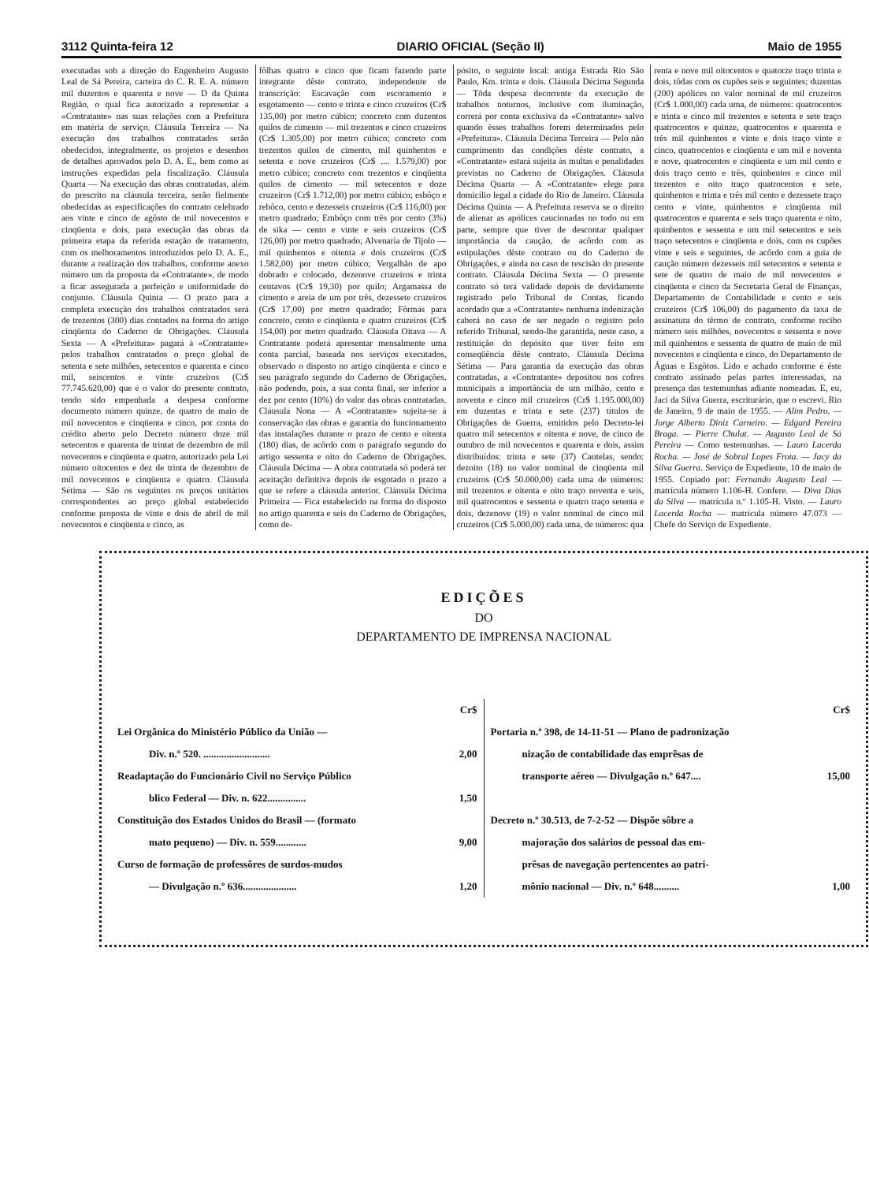3112 Quinta-feira 12 DIARIO OFICIAL (Seção II) Maio de 1955
executadas sob a direção do Engenheiro Augusto Leal de Sá Pereira, carteira do C. R. E. A. número mil duzentos e quarenta e nove — D da Quinta Região, o qual fica autorizado a representar a «Contratante» nas suas relações com a Prefeitura em matéria de serviço. Cláusula Terceira — Na execução dos trabalhos contratados serão obedecidos, integralmente, os projetos e desenhos de detalhes aprovados pelo D. A. E., bem como as instruções expedidas pela fiscalização. Cláusula Quarta — Na execução das obras contratadas, além do prescrito na cláusula terceira, serão fielmente obedecidas as especificações do contrato celebrado aos vinte e cinco de agôsto de mil novecentos e cinqüenta e dois, para execução das obras da primeira etapa da referida estação de tratamento, com os melhoramentos introduzidos pelo D. A. E., durante a realização dos trabalhos, conforme anexo número um da proposta da «Contratante», de modo a ficar assegurada a perfeição e uniformidade do conjunto. Cláusula Quinta — O prazo para a completa execução dos trabalhos contratados será de trezentos (300) dias contados na forma do artigo cinqüenta do Caderno de Obrigações. Cláusula Sexta — A «Prefeitura» pagará à «Contratante» pelos trabalhos contratados o preço global de setenta e sete milhões, setecentos e quarenta e cinco mil, seiscentos e vinte cruzeiros (Cr$ 77.745.620,00) que é o valor do presente contrato, tendo sido empenhada a despesa conforme documento número quinze, de quatro de maio de mil novecentos e cinqüenta e cinco, por conta do crédito aberto pelo Decreto número doze mil setecentos e quarenta de trintat de dezembro de mil novecentos e cinqüenta e quatro, autorizado pela Lei número oitocentos e dez de trinta de dezembro de mil novecentos e cinqüenta e quatro. Cláusula Sétima — São os seguintes os preços unitários correspondentes ao preço global estabelecido conforme proposta de vinte e dois de abril de mil novecentos e cinqüenta e cinco, as
fôlhas quatro e cinco que ficam fazendo parte integrante dêste contrato, independente de transcrição: Escavação com escoramento e esgotamento — cento e trinta e cinco cruzeiros (Cr$ 135,00) por metro cúbico; concreto com duzentos quilos de cimento — mil trezentos e cinco cruzeiros (Cr$ 1.305,00) por metro cúbico; concreto com trezentos quilos de cimento, mil quinhentos e setenta e nove cruzeiros (Cr$ .... 1.579,00) por metro cúbico; concreto com trezentos e cinqüenta quilos de cimento — mil setecentos e doze cruzeiros (Cr$ 1.712,00) por metro cúbico; esbôço e rebôco, cento e dezesseis cruzeiros (Cr$ 116,00) por metro quadrado; Embôço com três por cento (3%) de sika — cento e vinte e seis cruzeiros (Cr$ 126,00) por metro quadrado; Alvenaria de Tijolo — mil quinhentos e oitenta e dois cruzeiros (Cr$ 1.582,00) por metro cúbico; Vergalhão de apo dobrado e colocado, dezenove cruzeiros e trinta centavos (Cr$ 19,30) por quilo; Argamassa de cimento e areia de um por três, dezessete cruzeiros (Cr$ 17,00) por metro quadrado; Fôrmas para concreto, cento e cinqüenta e quatro cruzeiros (Cr$ 154,00) por metro quadrado. Cláusula Oitava — A Contratante poderá apresentar mensalmente uma conta parcial, baseada nos serviços executados, observado o disposto no artigo cinqüenta e cinco e seu parágrafo segundo do Caderno de Obrigações, não podendo, pois, a sua conta final, ser inferior a dez por cento (10%) do valor das obras contratadas. Cláusula Nona — A «Contratante» sujeita-se à conservação das obras e garantia do funcionamento das instalações durante o prazo de cento e oitenta (180) dias, de acôrdo com o parágrafo segundo do artigo sessenta e oito do Caderno de Obrigações. Cláusula Décima — A obra contratada só poderá ter aceitação definitiva depois de esgotado o prazo a que se refere a cláusula anterior. Cláusula Décima Primeira — Fica estabelecido na forma do disposto no artigo quarenta e seis do Caderno de Obrigações, como de-
pósito, o seguinte local: antiga Estrada Rio São Paulo, Km. trinta e dois. Cláusula Décima Segunda — Tôda despesa decorrente da execução de trabalhos noturnos, inclusive com iluminação, correrá por conta exclusiva da «Contratante» salvo quando êsses trabalhos forem determinados pelo «Prefeitura». Cláusula Décima Terceira — Pelo não cumprimento das condições dêste contrato, a «Contratante» estará sujeita às multas e penalidades previstas no Caderno de Obrigações. Cláusula Décima Quarta — A «Contratante» elege para domicílio legal a cidade do Rio de Janeiro. Cláusula Décima Quinta — A Prefeitura reserva se o direito de alienar as apólices caucionadas no todo ou em parte, sempre que tiver de descontar qualquer importância da caução, de acôrdo com as estipulações dêste contrato ou do Caderno de Obrigações, e ainda no caso de rescisão do presente contrato. Cláusula Décima Sexta — O presente contrato só terá validade depois de devidamente registrado pelo Tribunal de Contas, ficando acordado que a «Contratante» nenhuma indenização caberá no caso de ser negado o registro pelo referido Tribunal, sendo-lhe garantida, neste caso, a restituição do depósito que tiver feito em conseqüência dêste contrato. Cláusula Décima Sétima — Para garantia da execução das obras contratadas, a «Contratante» depositou nos cofres municipais a importância de um milhão, cento e noventa e cinco mil cruzeiros (Cr$ 1.195.000,00) em duzentas e trinta e sete (237) títulos de Obrigações de Guerra, emitidos pelo Decreto-lei quatro mil setecentos e oitenta e nove, de cinco de outubro de mil novecentos e quarenta e dois, assim distribuídos: trinta e sete (37) Cautelas, sendo: dezoito (18) no valor nominal de cinqüenta mil cruzeiros (Cr$ 50.000,00) cada uma de números: mil trezentos e oitenta e oito traço noventa e seis, mil quatrocentos e sessenta e quatro traço setenta e dois, dezenove (19) o valor nominal de cinco mil cruzeiros (Cr$ 5.000,00) cada uma, de números: qua
renta e nove mil oitocentos e quatorze traço trinta e dois, tôdas com os cupões seis e seguintes; duzentas (200) apólices no valor nominal de mil cruzeiros (Cr$ 1.000,00) cada uma, de números: quatrocentos e trinta e cinco mil trezentos e setenta e sete traço quatrocentos e quinze, quatrocentos e quarenta e três mil quinhentos e vinte e dois traço vinte e cinco, quatrocentos e cinqüenta e um mil e noventa e nove, quatrocentos e cinqüenta e um mil cento e dois traço cento e três, quinhentos e cinco mil trezentos e oito traço quatrocentos e sete, quinhentos e trinta e três mil cento e dezessete traço cento e vinte, quinhentos e cinqüenta mil quatrocentos e quarenta e seis traço quarenta e oito, quinhentos e sessenta e um mil setecentos e seis traço setecentos e cinqüenta e dois, com os cupões vinte e seis e seguintes, de acôrdo com a guia de caução número dezesseis mil setecentos e setenta e sete de quatro de maio de mil novecentos e cinqüenta e cinco da Secretaria Geral de Finanças, Departamento de Contabilidade e cento e seis cruzeiros (Cr$ 106,00) do pagamento da taxa de assinatura do têrmo de contrato, conforme recibo número seis milhões, novecentos e sessenta e nove mil quinhentos e sessenta de quatro de maio de mil novecentos e cinqüenta e cinco, do Departamento de Águas e Esgôtos. Lido e achado conforme é êste contrato assinado pelas partes interessadas, na presença das testemunhas adiante nomeadas. E, eu, Jací da Silva Guerra, escriturário, que o escrevi. Rio de Janeiro, 9 de maio de 1955. — Alim Pedro. — Jorge Alberto Diniz Carneiro. — Edgard Pereira Braga. — Pierre Chulat. — Augusto Leal de Sá Pereira — Como testemunhas. — Lauro Lacerda Rocha. — José de Sobral Lopes Frota. — Jacy da Silva Guerra. Serviço de Expediente, 10 de maio de 1955. Copiado por: Fernando Augusto Leal — matrícula número 1.106-H. Confere. — Diva Dias da Silva — matrícula n.º 1.105-H. Visto. — Lauro Lacerda Rocha — matrícula número 47.073 — Chefe do Serviço de Expediente.
EDIÇÕES
DO
DEPARTAMENTO DE IMPRENSA NACIONAL
Cr$
Lei Orgânica do Ministério Público da União —
Div. n.º 520. .......................... 2,00
Readaptação do Funcionário Civil no Serviço Público
blico Federal — Div. n. 622............... 1,50
Constituição dos Estados Unidos do Brasil — (formato
mato pequeno) — Div. n. 559............ 9,00
Curso de formação de professôres de surdos-mudos
— Divulgação n.º 636..................... 1,20
Cr$
Portaria n.º 398, de 14-11-51 — Plano de padronização
nização de contabilidade das emprêsas de
transporte aéreo — Divulgação n.º 647.... 15,00
Decreto n.º 30.513, de 7-2-52 — Dispõe sôbre a
majoração dos salários de pessoal das em-
prêsas de navegação pertencentes ao patri-
mônio nacional — Div. n.º 648.......... 1,00